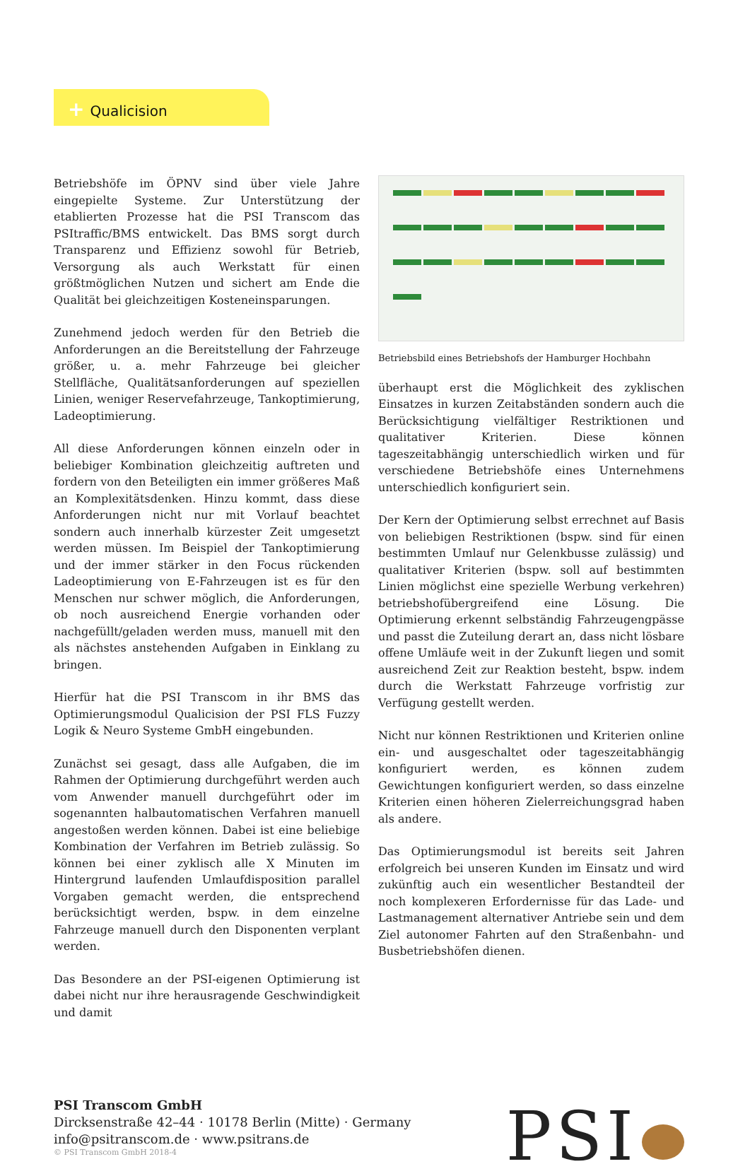+ Qualicision
Betriebshöfe im ÖPNV sind über viele Jahre eingepielte Systeme. Zur Unterstützung der etablierten Prozesse hat die PSI Transcom das PSItraffic/BMS entwickelt. Das BMS sorgt durch Transparenz und Effizienz sowohl für Betrieb, Versorgung als auch Werkstatt für einen größtmöglichen Nutzen und sichert am Ende die Qualität bei gleichzeitigen Kosteneinsparungen.
Zunehmend jedoch werden für den Betrieb die Anforderungen an die Bereitstellung der Fahrzeuge größer, u. a. mehr Fahrzeuge bei gleicher Stellfläche, Qualitätsanforderungen auf speziellen Linien, weniger Reservefahrzeuge, Tankoptimierung, Ladeoptimierung.
All diese Anforderungen können einzeln oder in beliebiger Kombination gleichzeitig auftreten und fordern von den Beteiligten ein immer größeres Maß an Komplexitätsdenken. Hinzu kommt, dass diese Anforderungen nicht nur mit Vorlauf beachtet sondern auch innerhalb kürzester Zeit umgesetzt werden müssen. Im Beispiel der Tankoptimierung und der immer stärker in den Focus rückenden Ladeoptimierung von E-Fahrzeugen ist es für den Menschen nur schwer möglich, die Anforderungen, ob noch ausreichend Energie vorhanden oder nachgefüllt/geladen werden muss, manuell mit den als nächstes anstehenden Aufgaben in Einklang zu bringen.
Hierfür hat die PSI Transcom in ihr BMS das Optimierungsmodul Qualicision der PSI FLS Fuzzy Logik & Neuro Systeme GmbH eingebunden.
Zunächst sei gesagt, dass alle Aufgaben, die im Rahmen der Optimierung durchgeführt werden auch vom Anwender manuell durchgeführt oder im sogenannten halbautomatischen Verfahren manuell angestoßen werden können. Dabei ist eine beliebige Kombination der Verfahren im Betrieb zulässig. So können bei einer zyklisch alle X Minuten im Hintergrund laufenden Umlaufdisposition parallel Vorgaben gemacht werden, die entsprechend berücksichtigt werden, bspw. in dem einzelne Fahrzeuge manuell durch den Disponenten verplant werden.
Das Besondere an der PSI-eigenen Optimierung ist dabei nicht nur ihre herausragende Geschwindigkeit und damit
Betriebsbild eines Betriebshofs der Hamburger Hochbahn
überhaupt erst die Möglichkeit des zyklischen Einsatzes in kurzen Zeitabständen sondern auch die Berücksichtigung vielfältiger Restriktionen und qualitativer Kriterien. Diese können tageszeitabhängig unterschiedlich wirken und für verschiedene Betriebshöfe eines Unternehmens unterschiedlich konfiguriert sein.
Der Kern der Optimierung selbst errechnet auf Basis von beliebigen Restriktionen (bspw. sind für einen bestimmten Umlauf nur Gelenkbusse zulässig) und qualitativer Kriterien (bspw. soll auf bestimmten Linien möglichst eine spezielle Werbung verkehren) betriebshofübergreifend eine Lösung. Die Optimierung erkennt selbständig Fahrzeugengpässe und passt die Zuteilung derart an, dass nicht lösbare offene Umläufe weit in der Zukunft liegen und somit ausreichend Zeit zur Reaktion besteht, bspw. indem durch die Werkstatt Fahrzeuge vorfristig zur Verfügung gestellt werden.
Nicht nur können Restriktionen und Kriterien online ein- und ausgeschaltet oder tageszeitabhängig konfiguriert werden, es können zudem Gewichtungen konfiguriert werden, so dass einzelne Kriterien einen höheren Zielerreichungsgrad haben als andere.
Das Optimierungsmodul ist bereits seit Jahren erfolgreich bei unseren Kunden im Einsatz und wird zukünftig auch ein wesentlicher Bestandteil der noch komplexeren Erfordernisse für das Lade- und Lastmanagement alternativer Antriebe sein und dem Ziel autonomer Fahrten auf den Straßenbahn- und Busbetriebshöfen dienen.
PSI Transcom GmbH
Dircksenstraße 42–44 · 10178 Berlin (Mitte) · Germany
info@psitranscom.de · www.psitrans.de
© PSI Transcom GmbH 2018-4
PSI